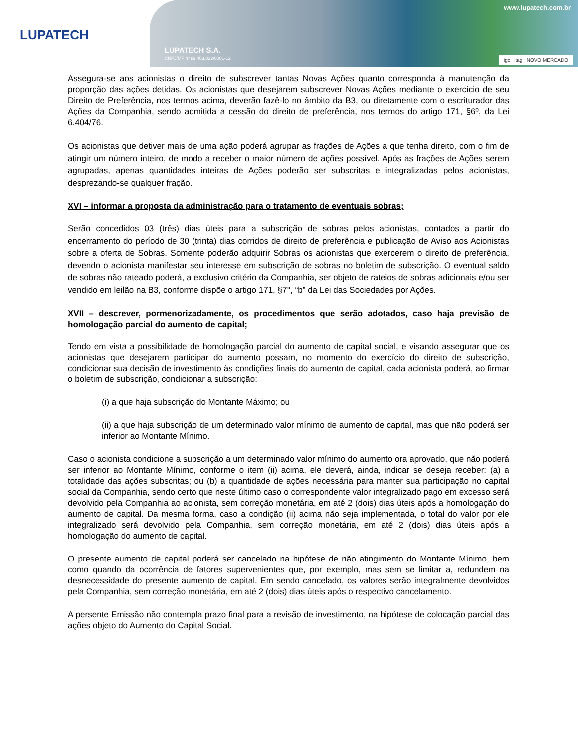LUPATECH
www.lupatech.com.br
LUPATECH S.A.
CNPJ/MF nº 89.463.822/0001-12
igc itag NOVO MERCADO
Assegura-se aos acionistas o direito de subscrever tantas Novas Ações quanto corresponda à manutenção da proporção das ações detidas. Os acionistas que desejarem subscrever Novas Ações mediante o exercício de seu Direito de Preferência, nos termos acima, deverão fazê-lo no âmbito da B3, ou diretamente com o escriturador das Ações da Companhia, sendo admitida a cessão do direito de preferência, nos termos do artigo 171, §6º, da Lei 6.404/76.
Os acionistas que detiver mais de uma ação poderá agrupar as frações de Ações a que tenha direito, com o fim de atingir um número inteiro, de modo a receber o maior número de ações possível. Após as frações de Ações serem agrupadas, apenas quantidades inteiras de Ações poderão ser subscritas e integralizadas pelos acionistas, desprezando-se qualquer fração.
XVI – informar a proposta da administração para o tratamento de eventuais sobras;
Serão concedidos 03 (três) dias úteis para a subscrição de sobras pelos acionistas, contados a partir do encerramento do período de 30 (trinta) dias corridos de direito de preferência e publicação de Aviso aos Acionistas sobre a oferta de Sobras. Somente poderão adquirir Sobras os acionistas que exercerem o direito de preferência, devendo o acionista manifestar seu interesse em subscrição de sobras no boletim de subscrição. O eventual saldo de sobras não rateado poderá, a exclusivo critério da Companhia, ser objeto de rateios de sobras adicionais e/ou ser vendido em leilão na B3, conforme dispõe o artigo 171, §7°, “b” da Lei das Sociedades por Ações.
XVII – descrever, pormenorizadamente, os procedimentos que serão adotados, caso haja previsão de homologação parcial do aumento de capital;
Tendo em vista a possibilidade de homologação parcial do aumento de capital social, e visando assegurar que os acionistas que desejarem participar do aumento possam, no momento do exercício do direito de subscrição, condicionar sua decisão de investimento às condições finais do aumento de capital, cada acionista poderá, ao firmar o boletim de subscrição, condicionar a subscrição:
(i) a que haja subscrição do Montante Máximo; ou
(ii) a que haja subscrição de um determinado valor mínimo de aumento de capital, mas que não poderá ser inferior ao Montante Mínimo.
Caso o acionista condicione a subscrição a um determinado valor mínimo do aumento ora aprovado, que não poderá ser inferior ao Montante Mínimo, conforme o item (ii) acima, ele deverá, ainda, indicar se deseja receber: (a) a totalidade das ações subscritas; ou (b) a quantidade de ações necessária para manter sua participação no capital social da Companhia, sendo certo que neste último caso o correspondente valor integralizado pago em excesso será devolvido pela Companhia ao acionista, sem correção monetária, em até 2 (dois) dias úteis após a homologação do aumento de capital. Da mesma forma, caso a condição (ii) acima não seja implementada, o total do valor por ele integralizado será devolvido pela Companhia, sem correção monetária, em até 2 (dois) dias úteis após a homologação do aumento de capital.
O presente aumento de capital poderá ser cancelado na hipótese de não atingimento do Montante Mínimo, bem como quando da ocorrência de fatores supervenientes que, por exemplo, mas sem se limitar a, redundem na desnecessidade do presente aumento de capital. Em sendo cancelado, os valores serão integralmente devolvidos pela Companhia, sem correção monetária, em até 2 (dois) dias úteis após o respectivo cancelamento.
A persente Emissão não contempla prazo final para a revisão de investimento, na hipótese de colocação parcial das ações objeto do Aumento do Capital Social.